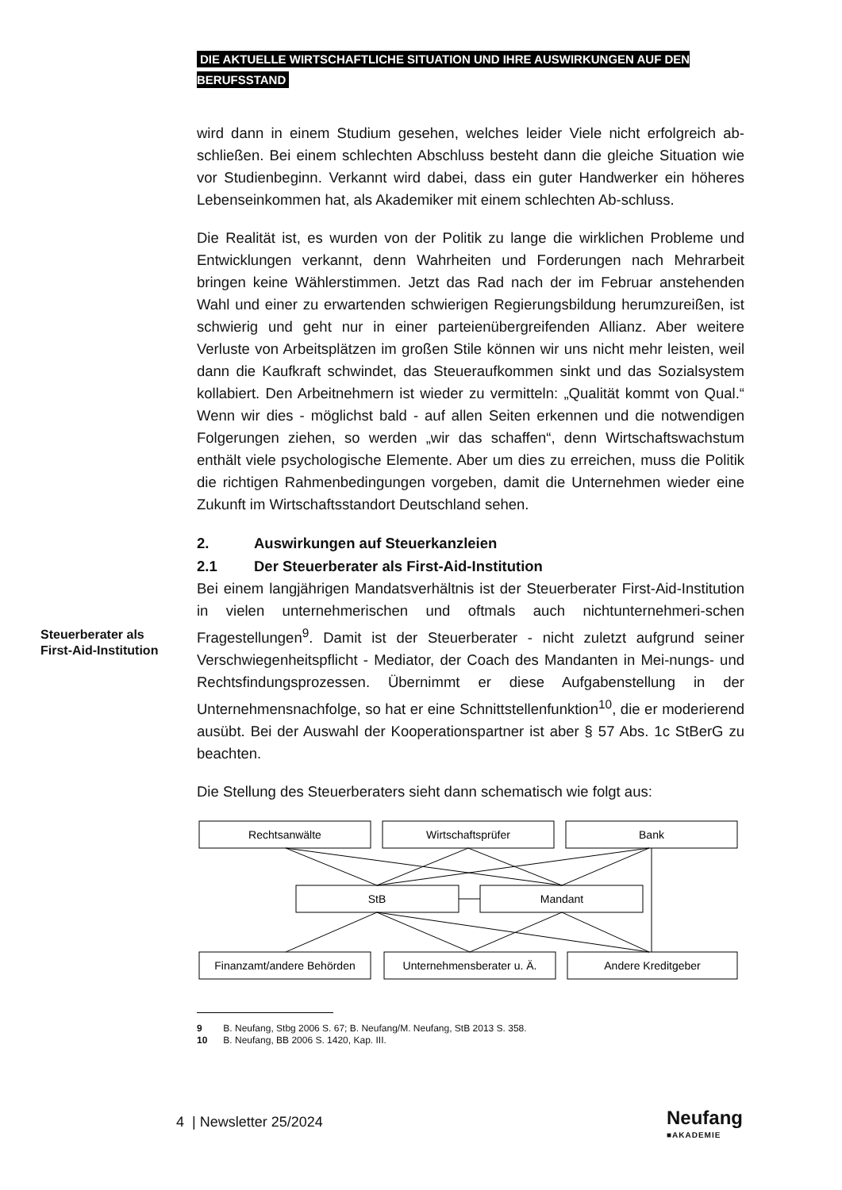DIE AKTUELLE WIRTSCHAFTLICHE SITUATION UND IHRE AUSWIRKUNGEN AUF DEN BERUFSSTAND
wird dann in einem Studium gesehen, welches leider Viele nicht erfolgreich ab-schließen. Bei einem schlechten Abschluss besteht dann die gleiche Situation wie vor Studienbeginn. Verkannt wird dabei, dass ein guter Handwerker ein höheres Lebenseinkommen hat, als Akademiker mit einem schlechten Ab-schluss.
Die Realität ist, es wurden von der Politik zu lange die wirklichen Probleme und Entwicklungen verkannt, denn Wahrheiten und Forderungen nach Mehrarbeit bringen keine Wählerstimmen. Jetzt das Rad nach der im Februar anstehenden Wahl und einer zu erwartenden schwierigen Regierungsbildung herumzureißen, ist schwierig und geht nur in einer parteienübergreifenden Allianz. Aber weitere Verluste von Arbeitsplätzen im großen Stile können wir uns nicht mehr leisten, weil dann die Kaufkraft schwindet, das Steueraufkommen sinkt und das Sozialsystem kollabiert. Den Arbeitnehmern ist wieder zu vermitteln: „Qualität kommt von Qual.“ Wenn wir dies - möglichst bald - auf allen Seiten erkennen und die notwendigen Folgerungen ziehen, so werden „wir das schaffen“, denn Wirtschaftswachstum enthält viele psychologische Elemente. Aber um dies zu erreichen, muss die Politik die richtigen Rahmenbedingungen vorgeben, damit die Unternehmen wieder eine Zukunft im Wirtschaftsstandort Deutschland sehen.
2. Auswirkungen auf Steuerkanzleien
2.1 Der Steuerberater als First-Aid-Institution
Bei einem langjährigen Mandatsverhältnis ist der Steuerberater First-Aid-Institution in vielen unternehmerischen und oftmals auch nichtunternehmeri-schen Fragestellungen<sup>9</sup>. Damit ist der Steuerberater - nicht zuletzt aufgrund seiner Verschwiegenheitspflicht - Mediator, der Coach des Mandanten in Mei-nungs- und Rechtsfindungsprozessen. Übernimmt er diese Aufgabenstellung in der Unternehmensnachfolge, so hat er eine Schnittstellenfunktion<sup>10</sup>, die er moderierend ausübt. Bei der Auswahl der Kooperationspartner ist aber § 57 Abs. 1c StBerG zu beachten.
Die Stellung des Steuerberaters sieht dann schematisch wie folgt aus:
Rechtsanwälte
Wirtschaftsprüfer
Bank
StB
Mandant
Finanzamt/andere Behörden
Unternehmensberater u. Ä.
Andere Kreditgeber
9 B. Neufang, Stbg 2006 S. 67; B. Neufang/M. Neufang, StB 2013 S. 358.
10 B. Neufang, BB 2006 S. 1420, Kap. III.
Steuerberater als
First-Aid-Institution
4 | Newsletter 25/2024 Neufang
■AKADEMIE